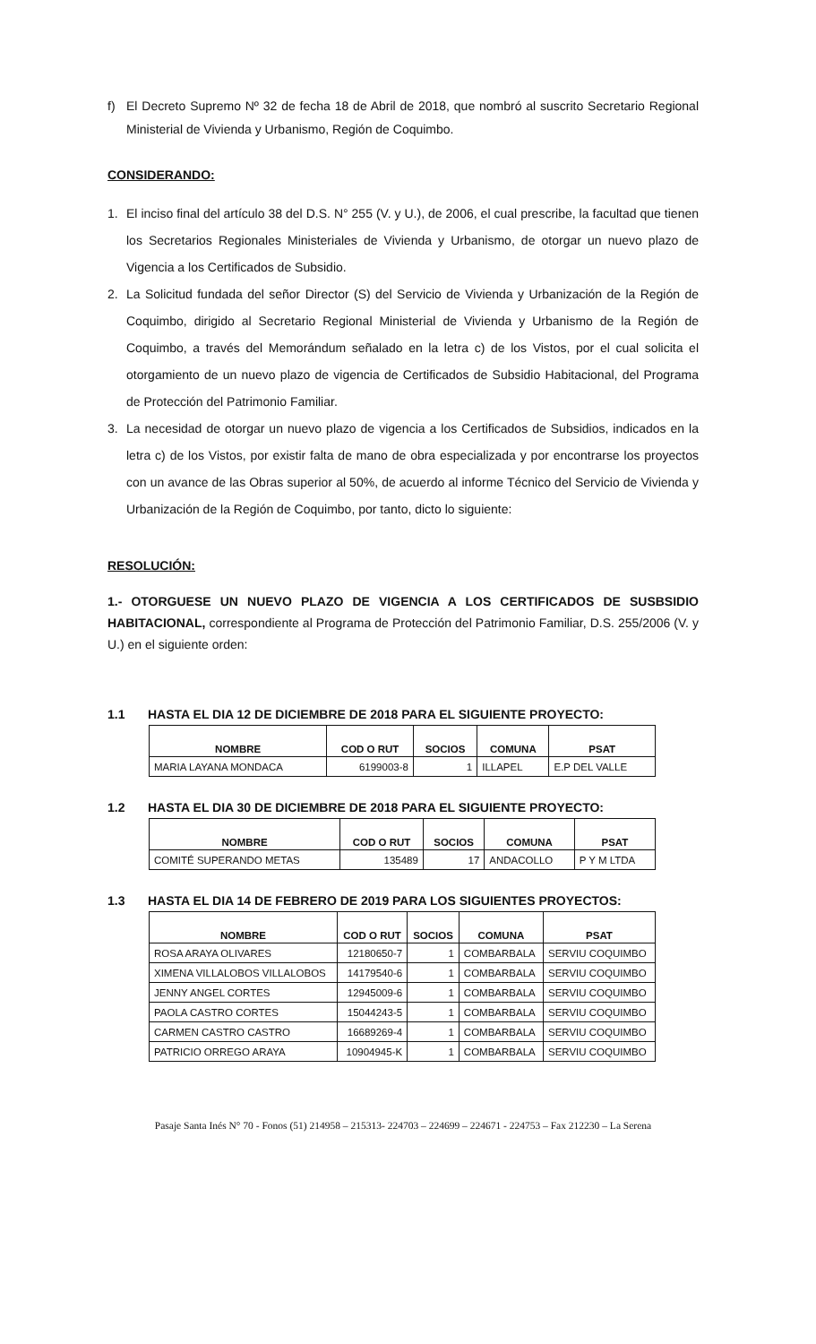f) El Decreto Supremo Nº 32 de fecha 18 de Abril de 2018, que nombró al suscrito Secretario Regional Ministerial de Vivienda y Urbanismo, Región de Coquimbo.
CONSIDERANDO:
1. El inciso final del artículo 38 del D.S. N° 255 (V. y U.), de 2006, el cual prescribe, la facultad que tienen los Secretarios Regionales Ministeriales de Vivienda y Urbanismo, de otorgar un nuevo plazo de Vigencia a los Certificados de Subsidio.
2. La Solicitud fundada del señor Director (S) del Servicio de Vivienda y Urbanización de la Región de Coquimbo, dirigido al Secretario Regional Ministerial de Vivienda y Urbanismo de la Región de Coquimbo, a través del Memorándum señalado en la letra c) de los Vistos, por el cual solicita el otorgamiento de un nuevo plazo de vigencia de Certificados de Subsidio Habitacional, del Programa de Protección del Patrimonio Familiar.
3. La necesidad de otorgar un nuevo plazo de vigencia a los Certificados de Subsidios, indicados en la letra c) de los Vistos, por existir falta de mano de obra especializada y por encontrarse los proyectos con un avance de las Obras superior al 50%, de acuerdo al informe Técnico del Servicio de Vivienda y Urbanización de la Región de Coquimbo, por tanto, dicto lo siguiente:
RESOLUCIÓN:
1.- OTORGUESE UN NUEVO PLAZO DE VIGENCIA A LOS CERTIFICADOS DE SUSBSIDIO HABITACIONAL, correspondiente al Programa de Protección del Patrimonio Familiar, D.S. 255/2006 (V. y U.) en el siguiente orden:
1.1 HASTA EL DIA 12 DE DICIEMBRE DE 2018 PARA EL SIGUIENTE PROYECTO:
| NOMBRE | COD O RUT | SOCIOS | COMUNA | PSAT |
| --- | --- | --- | --- | --- |
| MARIA LAYANA MONDACA | 6199003-8 | 1 | ILLAPEL | E.P DEL VALLE |
1.2 HASTA EL DIA 30 DE DICIEMBRE DE 2018 PARA EL SIGUIENTE PROYECTO:
| NOMBRE | COD O RUT | SOCIOS | COMUNA | PSAT |
| --- | --- | --- | --- | --- |
| COMITÉ SUPERANDO METAS | 135489 | 17 | ANDACOLLO | P Y M LTDA |
1.3 HASTA EL DIA 14 DE FEBRERO DE 2019 PARA LOS SIGUIENTES PROYECTOS:
| NOMBRE | COD O RUT | SOCIOS | COMUNA | PSAT |
| --- | --- | --- | --- | --- |
| ROSA ARAYA OLIVARES | 12180650-7 | 1 | COMBARBALA | SERVIU COQUIMBO |
| XIMENA VILLALOBOS VILLALOBOS | 14179540-6 | 1 | COMBARBALA | SERVIU COQUIMBO |
| JENNY ANGEL CORTES | 12945009-6 | 1 | COMBARBALA | SERVIU COQUIMBO |
| PAOLA CASTRO CORTES | 15044243-5 | 1 | COMBARBALA | SERVIU COQUIMBO |
| CARMEN CASTRO CASTRO | 16689269-4 | 1 | COMBARBALA | SERVIU COQUIMBO |
| PATRICIO ORREGO ARAYA | 10904945-K | 1 | COMBARBALA | SERVIU COQUIMBO |
Pasaje Santa Inés N° 70 - Fonos (51) 214958 – 215313- 224703 – 224699 – 224671 - 224753 – Fax 212230 – La Serena